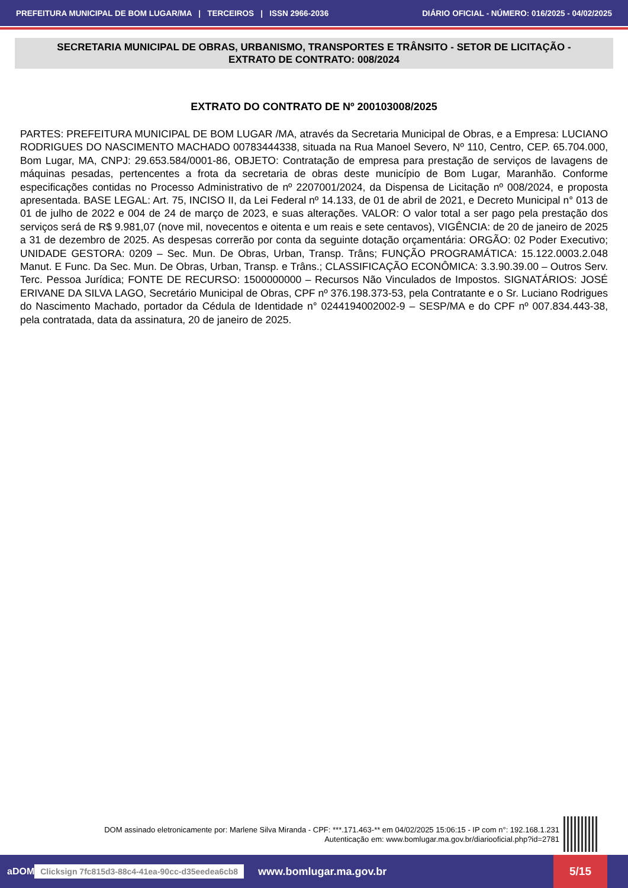PREFEITURA MUNICIPAL DE BOM LUGAR/MA | TERCEIROS | ISSN 2966-2036 DIÁRIO OFICIAL - NÚMERO: 016/2025 - 04/02/2025
SECRETARIA MUNICIPAL DE OBRAS, URBANISMO, TRANSPORTES E TRÂNSITO - SETOR DE LICITAÇÃO - EXTRATO DE CONTRATO: 008/2024
EXTRATO DO CONTRATO DE Nº 200103008/2025
PARTES: PREFEITURA MUNICIPAL DE BOM LUGAR /MA, através da Secretaria Municipal de Obras, e a Empresa: LUCIANO RODRIGUES DO NASCIMENTO MACHADO 00783444338, situada na Rua Manoel Severo, Nº 110, Centro, CEP. 65.704.000, Bom Lugar, MA, CNPJ: 29.653.584/0001-86, OBJETO: Contratação de empresa para prestação de serviços de lavagens de máquinas pesadas, pertencentes a frota da secretaria de obras deste município de Bom Lugar, Maranhão. Conforme especificações contidas no Processo Administrativo de nº 2207001/2024, da Dispensa de Licitação nº 008/2024, e proposta apresentada. BASE LEGAL: Art. 75, INCISO II, da Lei Federal nº 14.133, de 01 de abril de 2021, e Decreto Municipal n° 013 de 01 de julho de 2022 e 004 de 24 de março de 2023, e suas alterações. VALOR: O valor total a ser pago pela prestação dos serviços será de R$ 9.981,07 (nove mil, novecentos e oitenta e um reais e sete centavos), VIGÊNCIA: de 20 de janeiro de 2025 a 31 de dezembro de 2025. As despesas correrão por conta da seguinte dotação orçamentária: ORGÃO: 02 Poder Executivo; UNIDADE GESTORA: 0209 – Sec. Mun. De Obras, Urban, Transp. Trâns; FUNÇÃO PROGRAMÁTICA: 15.122.0003.2.048 Manut. E Func. Da Sec. Mun. De Obras, Urban, Transp. e Trâns.; CLASSIFICAÇÃO ECONÔMICA: 3.3.90.39.00 – Outros Serv. Terc. Pessoa Jurídica; FONTE DE RECURSO: 1500000000 – Recursos Não Vinculados de Impostos. SIGNATÁRIOS: JOSÉ ERIVANE DA SILVA LAGO, Secretário Municipal de Obras, CPF nº 376.198.373-53, pela Contratante e o Sr. Luciano Rodrigues do Nascimento Machado, portador da Cédula de Identidade n° 0244194002002-9 – SESP/MA e do CPF nº 007.834.443-38, pela contratada, data da assinatura, 20 de janeiro de 2025.
DOM assinado eletronicamente por: Marlene Silva Miranda - CPF: ***.171.463-** em 04/02/2025 15:06:15 - IP com n°: 192.168.1.231
Autenticação em: www.bomlugar.ma.gov.br/diariooficial.php?id=2781
aDOM Clicksign 7fc815d3-88c4-41ea-90cc-d35eedea6cb8 www.bomlugar.ma.gov.br
5/15